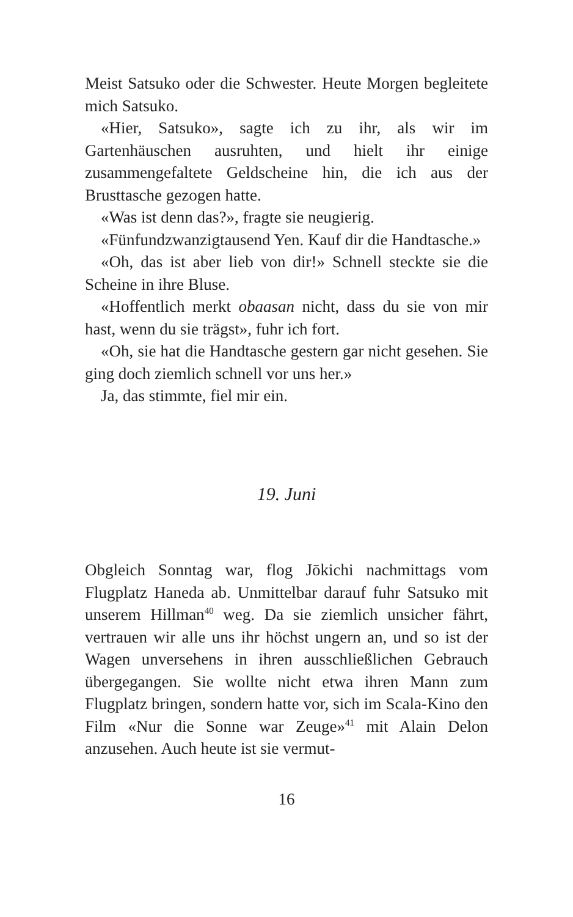Meist Satsuko oder die Schwester. Heute Morgen begleitete mich Satsuko.
«Hier, Satsuko», sagte ich zu ihr, als wir im Gartenhäuschen ausruhten, und hielt ihr einige zusammengefaltete Geldscheine hin, die ich aus der Brusttasche gezogen hatte.
«Was ist denn das?», fragte sie neugierig.
«Fünfundzwanzigtausend Yen. Kauf dir die Handtasche.»
«Oh, das ist aber lieb von dir!» Schnell steckte sie die Scheine in ihre Bluse.
«Hoffentlich merkt obaasan nicht, dass du sie von mir hast, wenn du sie trägst», fuhr ich fort.
«Oh, sie hat die Handtasche gestern gar nicht gesehen. Sie ging doch ziemlich schnell vor uns her.»
Ja, das stimmte, fiel mir ein.
19. Juni
Obgleich Sonntag war, flog Jōkichi nachmittags vom Flugplatz Haneda ab. Unmittelbar darauf fuhr Satsuko mit unserem Hillman<sup>40</sup> weg. Da sie ziemlich unsicher fährt, vertrauen wir alle uns ihr höchst ungern an, und so ist der Wagen unversehens in ihren ausschließlichen Gebrauch übergegangen. Sie wollte nicht etwa ihren Mann zum Flugplatz bringen, sondern hatte vor, sich im Scala-Kino den Film «Nur die Sonne war Zeuge»<sup>41</sup> mit Alain Delon anzusehen. Auch heute ist sie vermut-
16